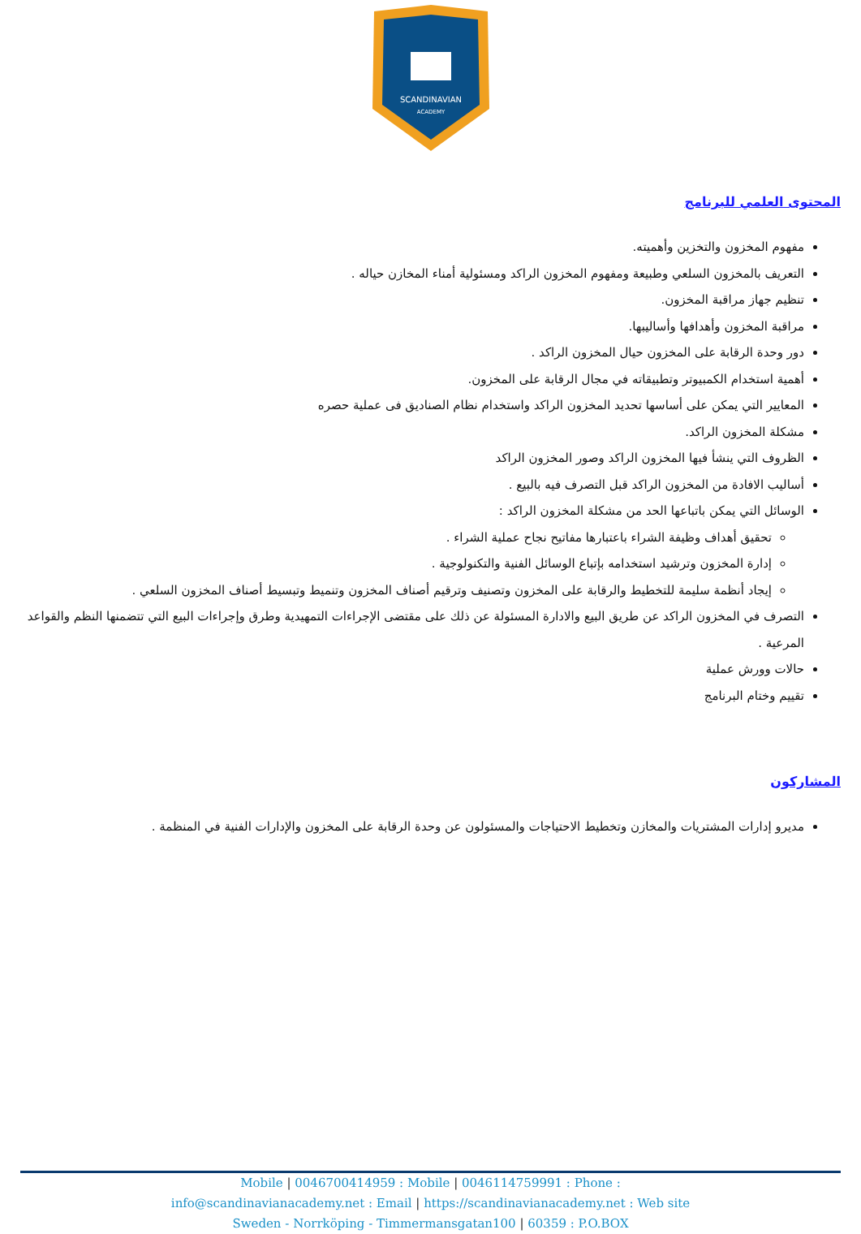SCANDINAVIAN
ACADEMY
المحتوى العلمي للبرنامج
مفهوم المخزون والتخزين وأهميته.
التعريف بالمخزون السلعي وطبيعة ومفهوم المخزون الراكد ومسئولية أمناء المخازن حياله .
تنظيم جهاز مراقبة المخزون.
مراقبة المخزون وأهدافها وأساليبها.
دور وحدة الرقابة على المخزون حيال المخزون الراكد .
أهمية استخدام الكمبيوتر وتطبيقاته في مجال الرقابة على المخزون.
المعايير التي يمكن على أساسها تحديد المخزون الراكد واستخدام نظام الصناديق فى عملية حصره
مشكلة المخزون الراكد.
الظروف التي ينشأ فيها المخزون الراكد وصور المخزون الراكد
أساليب الافادة من المخزون الراكد قبل التصرف فيه بالبيع .
الوسائل التي يمكن باتباعها الحد من مشكلة المخزون الراكد :
تحقيق أهداف وظيفة الشراء باعتبارها مفاتيح نجاح عملية الشراء .
إدارة المخزون وترشيد استخدامه بإتباع الوسائل الفنية والتكنولوجية .
إيجاد أنظمة سليمة للتخطيط والرقابة على المخزون وتصنيف وترقيم أصناف المخزون وتنميط وتبسيط أصناف المخزون السلعي .
التصرف في المخزون الراكد عن طريق البيع والادارة المسئولة عن ذلك على مقتضى الإجراءات التمهيدية وطرق وإجراءات البيع التي تتضمنها النظم والقواعد المرعية .
حالات وورش عملية
تقييم وختام البرنامج
المشاركون
مديرو إدارات المشتريات والمخازن وتخطيط الاحتياجات والمسئولون عن وحدة الرقابة على المخزون والإدارات الفنية في المنظمة .
Mobile | 0046700414959 : Mobile | 0046114759991 : Phone :
info@scandinavianacademy.net : Email | https://scandinavianacademy.net : Web site
Sweden - Norrköping - Timmermansgatan100 | 60359 : P.O.BOX